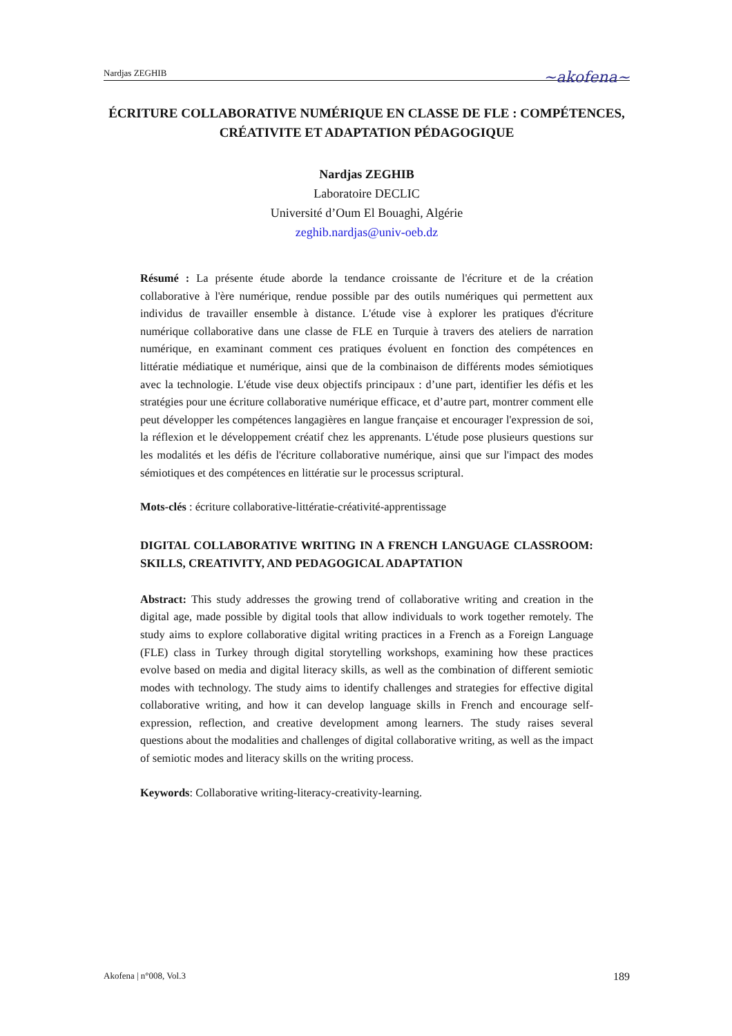Nardjas ZEGHIB ~akofena~
ÉCRITURE COLLABORATIVE NUMÉRIQUE EN CLASSE DE FLE : COMPÉTENCES, CRÉATIVITE ET ADAPTATION PÉDAGOGIQUE
Nardjas ZEGHIB
Laboratoire DECLIC
Université d’Oum El Bouaghi, Algérie
zeghib.nardjas@univ-oeb.dz
Résumé : La présente étude aborde la tendance croissante de l'écriture et de la création collaborative à l'ère numérique, rendue possible par des outils numériques qui permettent aux individus de travailler ensemble à distance. L'étude vise à explorer les pratiques d'écriture numérique collaborative dans une classe de FLE en Turquie à travers des ateliers de narration numérique, en examinant comment ces pratiques évoluent en fonction des compétences en littératie médiatique et numérique, ainsi que de la combinaison de différents modes sémiotiques avec la technologie. L'étude vise deux objectifs principaux : d’une part, identifier les défis et les stratégies pour une écriture collaborative numérique efficace, et d’autre part, montrer comment elle peut développer les compétences langagières en langue française et encourager l'expression de soi, la réflexion et le développement créatif chez les apprenants. L'étude pose plusieurs questions sur les modalités et les défis de l'écriture collaborative numérique, ainsi que sur l'impact des modes sémiotiques et des compétences en littératie sur le processus scriptural.
Mots-clés : écriture collaborative-littératie-créativité-apprentissage
DIGITAL COLLABORATIVE WRITING IN A FRENCH LANGUAGE CLASSROOM: SKILLS, CREATIVITY, AND PEDAGOGICAL ADAPTATION
Abstract: This study addresses the growing trend of collaborative writing and creation in the digital age, made possible by digital tools that allow individuals to work together remotely. The study aims to explore collaborative digital writing practices in a French as a Foreign Language (FLE) class in Turkey through digital storytelling workshops, examining how these practices evolve based on media and digital literacy skills, as well as the combination of different semiotic modes with technology. The study aims to identify challenges and strategies for effective digital collaborative writing, and how it can develop language skills in French and encourage self-expression, reflection, and creative development among learners. The study raises several questions about the modalities and challenges of digital collaborative writing, as well as the impact of semiotic modes and literacy skills on the writing process.
Keywords: Collaborative writing-literacy-creativity-learning.
Akofena | n°008, Vol.3 189